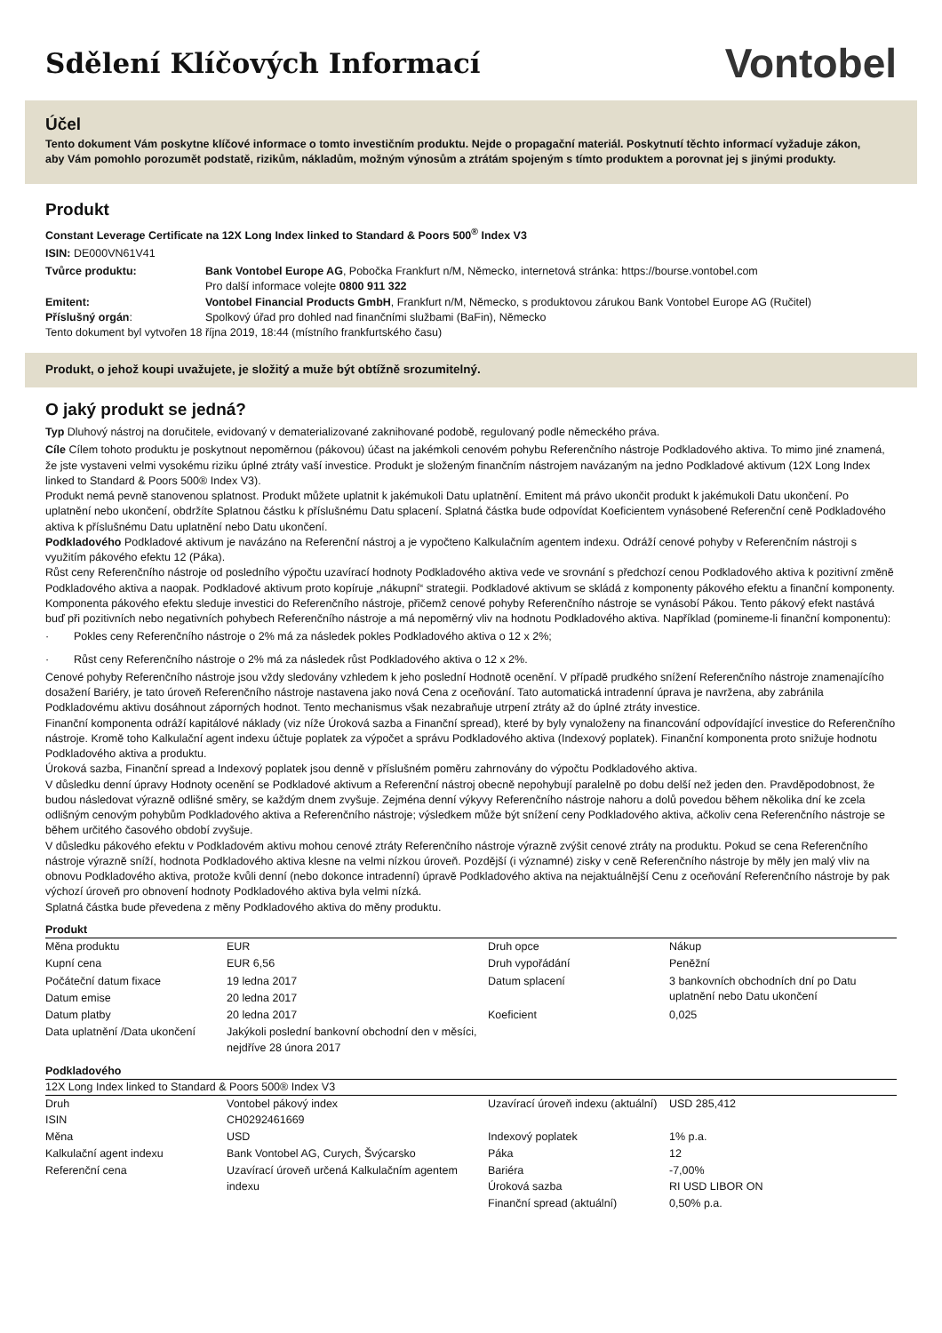Sdělení Klíčových Informací
Vontobel
Účel
Tento dokument Vám poskytne klíčové informace o tomto investičním produktu. Nejde o propagační materiál. Poskytnutí těchto informací vyžaduje zákon, aby Vám pomohlo porozumět podstatě, rizikům, nákladům, možným výnosům a ztrátám spojeným s tímto produktem a porovnat jej s jinými produkty.
Produkt
Constant Leverage Certificate na 12X Long Index linked to Standard & Poors 500<sup>®</sup> Index V3
ISIN: DE000VN61V41
| Tvůrce produktu: | Bank Vontobel Europe AG , Pobočka Frankfurt n/M, Německo, internetová stránka: https://bourse.vontobel.com Pro další informace volejte 0800 911 322 |
| Emitent: | Vontobel Financial Products GmbH , Frankfurt n/M, Německo, s produktovou zárukou Bank Vontobel Europe AG (Ručitel) |
| Příslušný orgán : | Spolkový úřad pro dohled nad finančními službami (BaFin), Německo |
Tento dokument byl vytvořen 18 října 2019, 18:44 (místního frankfurtského času)
Produkt, o jehož koupi uvažujete, je složitý a muže být obtížně srozumitelný.
O jaký produkt se jedná?
Typ Dluhový nástroj na doručitele, evidovaný v dematerializované zaknihované podobě, regulovaný podle německého práva.
Cíle Cílem tohoto produktu je poskytnout nepoměrnou (pákovou) účast na jakémkoli cenovém pohybu Referenčního nástroje Podkladového aktiva. To mimo jiné znamená, že jste vystaveni velmi vysokému riziku úplné ztráty vaší investice. Produkt je složeným finančním nástrojem navázaným na jedno Podkladové aktivum (12X Long Index linked to Standard & Poors 500® Index V3).
Produkt nemá pevně stanovenou splatnost. Produkt můžete uplatnit k jakémukoli Datu uplatnění. Emitent má právo ukončit produkt k jakémukoli Datu ukončení. Po uplatnění nebo ukončení, obdržíte Splatnou částku k příslušnému Datu splacení. Splatná částka bude odpovídat Koeficientem vynásobené Referenční ceně Podkladového aktiva k příslušnému Datu uplatnění nebo Datu ukončení.
Podkladového Podkladové aktivum je navázáno na Referenční nástroj a je vypočteno Kalkulačním agentem indexu. Odráží cenové pohyby v Referenčním nástroji s využitím pákového efektu 12 (Páka).
Růst ceny Referenčního nástroje od posledního výpočtu uzavírací hodnoty Podkladového aktiva vede ve srovnání s předchozí cenou Podkladového aktiva k pozitivní změně Podkladového aktiva a naopak. Podkladové aktivum proto kopíruje „nákupní“ strategii. Podkladové aktivum se skládá z komponenty pákového efektu a finanční komponenty.
Komponenta pákového efektu sleduje investici do Referenčního nástroje, přičemž cenové pohyby Referenčního nástroje se vynásobí Pákou. Tento pákový efekt nastává buď při pozitivních nebo negativních pohybech Referenčního nástroje a má nepoměrný vliv na hodnotu Podkladového aktiva. Například (pomineme-li finanční komponentu):
· Pokles ceny Referenčního nástroje o 2% má za následek pokles Podkladového aktiva o 12 x 2%;
· Růst ceny Referenčního nástroje o 2% má za následek růst Podkladového aktiva o 12 x 2%.
Cenové pohyby Referenčního nástroje jsou vždy sledovány vzhledem k jeho poslední Hodnotě ocenění. V případě prudkého snížení Referenčního nástroje znamenajícího dosažení Bariéry, je tato úroveň Referenčního nástroje nastavena jako nová Cena z oceňování. Tato automatická intradenní úprava je navržena, aby zabránila Podkladovému aktivu dosáhnout záporných hodnot. Tento mechanismus však nezabraňuje utrpení ztráty až do úplné ztráty investice.
Finanční komponenta odráží kapitálové náklady (viz níže Úroková sazba a Finanční spread), které by byly vynaloženy na financování odpovídající investice do Referenčního nástroje. Kromě toho Kalkulační agent indexu účtuje poplatek za výpočet a správu Podkladového aktiva (Indexový poplatek). Finanční komponenta proto snižuje hodnotu Podkladového aktiva a produktu.
Úroková sazba, Finanční spread a Indexový poplatek jsou denně v příslušném poměru zahrnovány do výpočtu Podkladového aktiva.
V důsledku denní úpravy Hodnoty ocenění se Podkladové aktivum a Referenční nástroj obecně nepohybují paralelně po dobu delší než jeden den. Pravděpodobnost, že budou následovat výrazně odlišné směry, se každým dnem zvyšuje. Zejména denní výkyvy Referenčního nástroje nahoru a dolů povedou během několika dní ke zcela odlišným cenovým pohybům Podkladového aktiva a Referenčního nástroje; výsledkem může být snížení ceny Podkladového aktiva, ačkoliv cena Referenčního nástroje se během určitého časového období zvyšuje.
V důsledku pákového efektu v Podkladovém aktivu mohou cenové ztráty Referenčního nástroje výrazně zvýšit cenové ztráty na produktu. Pokud se cena Referenčního nástroje výrazně sníží, hodnota Podkladového aktiva klesne na velmi nízkou úroveň. Pozdější (i významné) zisky v ceně Referenčního nástroje by měly jen malý vliv na obnovu Podkladového aktiva, protože kvůli denní (nebo dokonce intradenní) úpravě Podkladového aktiva na nejaktuálnější Cenu z oceňování Referenčního nástroje by pak výchozí úroveň pro obnovení hodnoty Podkladového aktiva byla velmi nízká.
Splatná částka bude převedena z měny Podkladového aktiva do měny produktu.
Produkt
| Měna produktu | EUR | Druh opce | Nákup |
| Kupní cena | EUR 6,56 | Druh vypořádání | Peněžní |
| Počáteční datum fixace | 19 ledna 2017 | Datum splacení | 3 bankovních obchodních dní po Datu uplatnění nebo Datu ukončení |
| Datum emise | 20 ledna 2017 | | |
| Datum platby | 20 ledna 2017 | Koeficient | 0,025 |
| Data uplatnění /Data ukončení | Jakýkoli poslední bankovní obchodní den v měsíci, nejdříve 28 února 2017 | | |
Podkladového
12X Long Index linked to Standard & Poors 500® Index V3
| Druh ISIN | Vontobel pákový index CH0292461669 | Uzavírací úroveň indexu (aktuální) | USD 285,412 |
| Měna | USD | Indexový poplatek | 1% p.a. |
| Kalkulační agent indexu | Bank Vontobel AG, Curych, Švýcarsko | Páka | 12 |
| Referenční cena | Uzavírací úroveň určená Kalkulačním agentem indexu | Bariéra Úroková sazba | -7,00% RI USD LIBOR ON |
| | | Finanční spread (aktuální) | 0,50% p.a. |